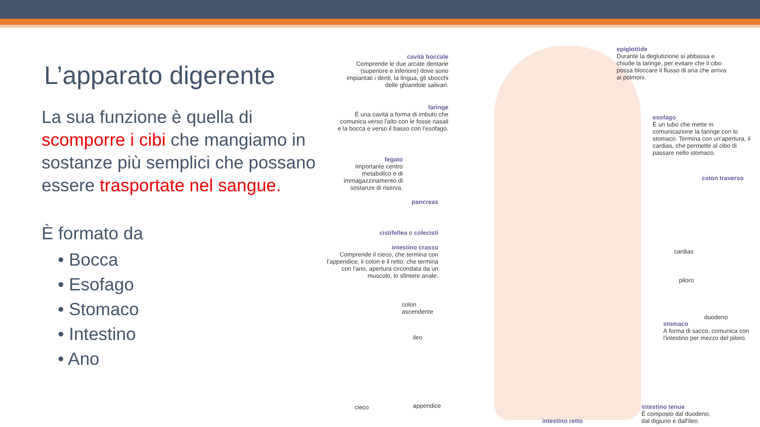L’apparato digerente
La sua funzione è quella di scomporre i cibi che mangiamo in sostanze più semplici che possano essere trasportate nel sangue.
È formato da
• Bocca
• Esofago
• Stomaco
• Intestino
• Ano
cavità boccale
Comprende le due arcate dentarie (superiore e inferiore) dove sono impiantati i denti, la lingua, gli sbocchi delle ghiandole salivari.
faringe
È una cavità a forma di imbuto che comunica verso l'alto con le fosse nasali e la bocca e verso il basso con l'esofago.
fegato
Importante centro metabolico e di immagazzinamento di sostanze di riserva.
pancreas
cistifellea o colecisti
intestino crasso
Comprende il cieco, che termina con l'appendice, il colon e il retto, che termina con l'ano, apertura circondata da un muscolo, lo sfintere anale.
colon ascendente
ileo
cieco appendice
intestino retto
epiglottide
Durante la deglutizione si abbassa e chiude la laringe, per evitare che il cibo possa bloccare il flusso di aria che arriva ai polmoni.
esofago
È un tubo che mette in comunicazione la faringe con lo stomaco. Termina con un'apertura, il cardias, che permette al cibo di passare nello stomaco.
colon traverso
cardias
piloro
duodeno
stomaco
A forma di sacco, comunica con l'intestino per mezzo del piloro.
intestino tenue
È composto dal duodeno, dal digiuno e dall'ileo.